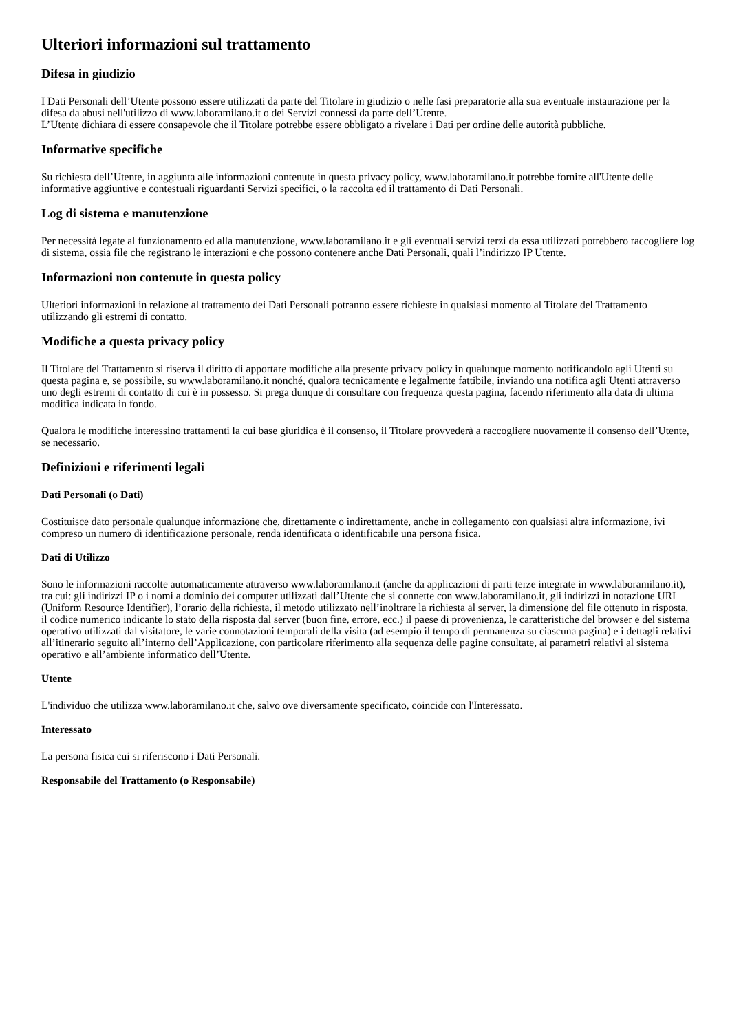Ulteriori informazioni sul trattamento
Difesa in giudizio
I Dati Personali dell’Utente possono essere utilizzati da parte del Titolare in giudizio o nelle fasi preparatorie alla sua eventuale instaurazione per la difesa da abusi nell'utilizzo di www.laboramilano.it o dei Servizi connessi da parte dell’Utente.
L’Utente dichiara di essere consapevole che il Titolare potrebbe essere obbligato a rivelare i Dati per ordine delle autorità pubbliche.
Informative specifiche
Su richiesta dell’Utente, in aggiunta alle informazioni contenute in questa privacy policy, www.laboramilano.it potrebbe fornire all'Utente delle informative aggiuntive e contestuali riguardanti Servizi specifici, o la raccolta ed il trattamento di Dati Personali.
Log di sistema e manutenzione
Per necessità legate al funzionamento ed alla manutenzione, www.laboramilano.it e gli eventuali servizi terzi da essa utilizzati potrebbero raccogliere log di sistema, ossia file che registrano le interazioni e che possono contenere anche Dati Personali, quali l’indirizzo IP Utente.
Informazioni non contenute in questa policy
Ulteriori informazioni in relazione al trattamento dei Dati Personali potranno essere richieste in qualsiasi momento al Titolare del Trattamento utilizzando gli estremi di contatto.
Modifiche a questa privacy policy
Il Titolare del Trattamento si riserva il diritto di apportare modifiche alla presente privacy policy in qualunque momento notificandolo agli Utenti su questa pagina e, se possibile, su www.laboramilano.it nonché, qualora tecnicamente e legalmente fattibile, inviando una notifica agli Utenti attraverso uno degli estremi di contatto di cui è in possesso. Si prega dunque di consultare con frequenza questa pagina, facendo riferimento alla data di ultima modifica indicata in fondo.
Qualora le modifiche interessino trattamenti la cui base giuridica è il consenso, il Titolare provvederà a raccogliere nuovamente il consenso dell’Utente, se necessario.
Definizioni e riferimenti legali
Dati Personali (o Dati)
Costituisce dato personale qualunque informazione che, direttamente o indirettamente, anche in collegamento con qualsiasi altra informazione, ivi compreso un numero di identificazione personale, renda identificata o identificabile una persona fisica.
Dati di Utilizzo
Sono le informazioni raccolte automaticamente attraverso www.laboramilano.it (anche da applicazioni di parti terze integrate in www.laboramilano.it), tra cui: gli indirizzi IP o i nomi a dominio dei computer utilizzati dall’Utente che si connette con www.laboramilano.it, gli indirizzi in notazione URI (Uniform Resource Identifier), l’orario della richiesta, il metodo utilizzato nell’inoltrare la richiesta al server, la dimensione del file ottenuto in risposta, il codice numerico indicante lo stato della risposta dal server (buon fine, errore, ecc.) il paese di provenienza, le caratteristiche del browser e del sistema operativo utilizzati dal visitatore, le varie connotazioni temporali della visita (ad esempio il tempo di permanenza su ciascuna pagina) e i dettagli relativi all’itinerario seguito all’interno dell’Applicazione, con particolare riferimento alla sequenza delle pagine consultate, ai parametri relativi al sistema operativo e all’ambiente informatico dell’Utente.
Utente
L'individuo che utilizza www.laboramilano.it che, salvo ove diversamente specificato, coincide con l'Interessato.
Interessato
La persona fisica cui si riferiscono i Dati Personali.
Responsabile del Trattamento (o Responsabile)